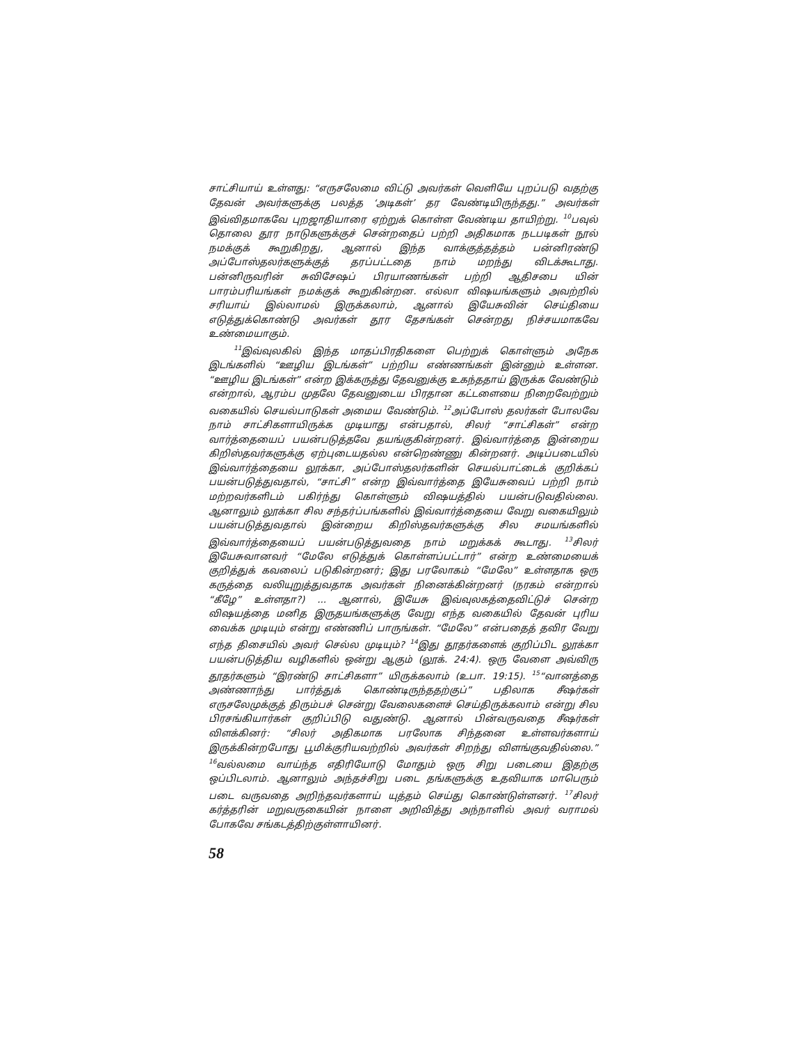சாட்சியாய் உள்ளது: “எருசலேமை விட்டு அவர்கள் வெளியே புறப்படு வதற்கு தேவன் அவர்களுக்கு பலத்த ‘அடிகள்’ தர வேண்டியிருந்தது.” அவர்கள் இவ்விதமாகவே புறஜாதியாரை ஏற்றுக் கொள்ள வேண்டிய தாயிற்று. <sup>10</sup>பவுல் தொலை தூர நாடுகளுக்குச் சென்றதைப் பற்றி அதிகமாக நடபடிகள் நூல் நமக்குக் கூறுகிறது, ஆனால் இந்த வாக்குத்தத்தம் பன்னிரண்டு அப்போஸ்தலர்களுக்குத் தரப்பட்டதை நாம் மறந்து விடக்கூடாது. பன்னிருவரின் சுவிசேஷப் பிரயாணங்கள் பற்றி ஆதிசபை யின் பாரம்பரியங்கள் நமக்குக் கூறுகின்றன. எல்லா விஷயங்களும் அவற்றில் சரியாய் இல்லாமல் இருக்கலாம், ஆனால் இயேசுவின் செய்தியை எடுத்துக்கொண்டு அவர்கள் தூர தேசங்கள் சென்றது நிச்சயமாகவே உண்மையாகும்.
<sup>11</sup> இவ்வுலகில் இந்த மாதப்பிரதிகளை பெற்றுக் கொள்ளும் அநேக இடங்களில் “ஊழிய இடங்கள்” பற்றிய எண்ணங்கள் இன்னும் உள்ளன. “ஊழிய இடங்கள்” என்ற இக்கருத்து தேவனுக்கு உகந்ததாய் இருக்க வேண்டும் என்றால், ஆரம்ப முதலே தேவனுடைய பிரதான கட்டளையை நிறைவேற்றும் வகையில் செயல்பாடுகள் அமைய வேண்டும். <sup>12</sup>அப்போஸ் தலர்கள் போலவே நாம் சாட்சிகளாயிருக்க முடியாது என்பதால், சிலர் “சாட்சிகள்” என்ற வார்த்தையைப் பயன்படுத்தவே தயங்குகின்றனர். இவ்வார்த்தை இன்றைய கிறிஸ்தவர்களுக்கு ஏற்புடையதல்ல என்றெண்ணு கின்றனர். அடிப்படையில் இவ்வார்த்தையை லூக்கா, அப்போஸ்தலர்களின் செயல்பாட்டைக் குறிக்கப் பயன்படுத்துவதால், “சாட்சி” என்ற இவ்வார்த்தை இயேசுவைப் பற்றி நாம் மற்றவர்களிடம் பகிர்ந்து கொள்ளும் விஷயத்தில் பயன்படுவதில்லை. ஆனாலும் லூக்கா சில சந்தர்ப்பங்களில் இவ்வார்த்தையை வேறு வகையிலும் பயன்படுத்துவதால் இன்றைய கிறிஸ்தவர்களுக்கு சில சமயங்களில் இவ்வார்த்தையைப் பயன்படுத்துவதை நாம் மறுக்கக் கூடாது. <sup>13</sup>சிலர் இயேசுவானவர் “மேலே எடுத்துக் கொள்ளப்பட்டார்” என்ற உண்மையைக் குறித்துக் கவலைப் படுகின்றனர்; இது பரலோகம் “மேலே” உள்ளதாக ஒரு கருத்தை வலியுறுத்துவதாக அவர்கள் நினைக்கின்றனர் (நரகம் என்றால் “கீழே” உள்ளதா?) ... ஆனால், இயேசு இவ்வுலகத்தைவிட்டுச் சென்ற விஷயத்தை மனித இருதயங்களுக்கு வேறு எந்த வகையில் தேவன் புரிய வைக்க முடியும் என்று எண்ணிப் பாருங்கள். “மேலே” என்பதைத் தவிர வேறு எந்த திசையில் அவர் செல்ல முடியும்? <sup>14</sup>இது தூதர்களைக் குறிப்பிட லூக்கா பயன்படுத்திய வழிகளில் ஒன்று ஆகும் (லூக். 24:4). ஒரு வேளை அவ்விரு தூதர்களும் “இரண்டு சாட்சிகளா” யிருக்கலாம் (உபா. 19:15). <sup>15</sup>“வானத்தை அண்ணாந்து பார்த்துக் கொண்டிருந்ததற்குப்” பதிலாக சீஷர்கள் எருசலேமுக்குத் திரும்பச் சென்று வேலைகளைச் செய்திருக்கலாம் என்று சில பிரசங்கியார்கள் குறிப்பிடு வதுண்டு. ஆனால் பின்வருவதை சீஷர்கள் விளக்கினர்: “சிலர் அதிகமாக பரலோக சிந்தனை உள்ளவர்களாய் இருக்கின்றபோது பூமிக்குரியவற்றில் அவர்கள் சிறந்து விளங்குவதில்லை.” <sup>16</sup>வல்லமை வாய்ந்த எதிரியோடு மோதும் ஒரு சிறு படையை இதற்கு ஒப்பிடலாம். ஆனாலும் அந்தச்சிறு படை தங்களுக்கு உதவியாக மாபெரும் படை வருவதை அறிந்தவர்களாய் யுத்தம் செய்து கொண்டுள்ளனர். <sup>17</sup>சிலர் கர்த்தரின் மறுவருகையின் நாளை அறிவித்து அந்நாளில் அவர் வராமல் போகவே சங்கடத்திற்குள்ளாயினர்.
58